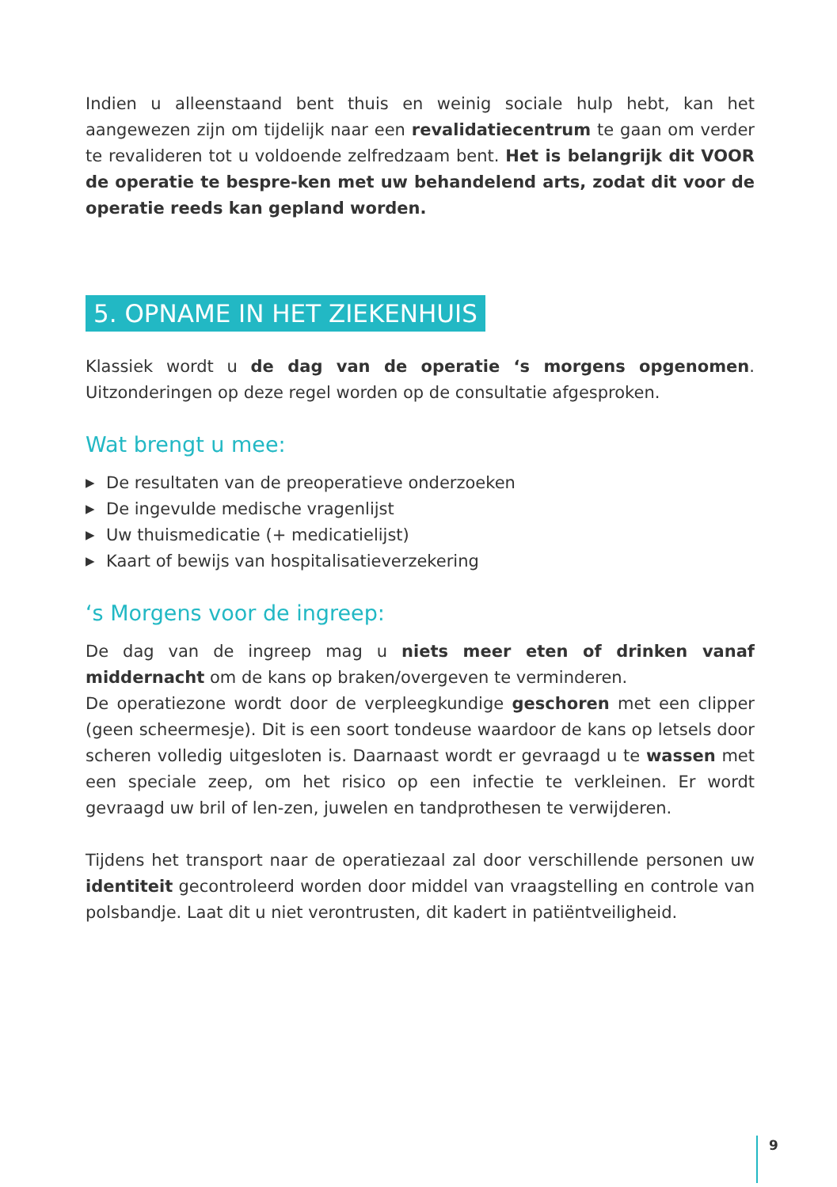Indien u alleenstaand bent thuis en weinig sociale hulp hebt, kan het aangewezen zijn om tijdelijk naar een revalidatiecentrum te gaan om verder te revalideren tot u voldoende zelfredzaam bent. Het is belangrijk dit VOOR de operatie te bespre-ken met uw behandelend arts, zodat dit voor de operatie reeds kan gepland worden.
5. OPNAME IN HET ZIEKENHUIS
Klassiek wordt u de dag van de operatie ‘s morgens opgenomen. Uitzonderingen op deze regel worden op de consultatie afgesproken.
Wat brengt u mee:
▶ De resultaten van de preoperatieve onderzoeken
▶ De ingevulde medische vragenlijst
▶ Uw thuismedicatie (+ medicatielijst)
▶ Kaart of bewijs van hospitalisatieverzekering
‘s Morgens voor de ingreep:
De dag van de ingreep mag u niets meer eten of drinken vanaf middernacht om de kans op braken/overgeven te verminderen.
De operatiezone wordt door de verpleegkundige geschoren met een clipper (geen scheermesje). Dit is een soort tondeuse waardoor de kans op letsels door scheren volledig uitgesloten is. Daarnaast wordt er gevraagd u te wassen met een speciale zeep, om het risico op een infectie te verkleinen. Er wordt gevraagd uw bril of len-zen, juwelen en tandprothesen te verwijderen.
Tijdens het transport naar de operatiezaal zal door verschillende personen uw identiteit gecontroleerd worden door middel van vraagstelling en controle van polsbandje. Laat dit u niet verontrusten, dit kadert in patiëntveiligheid.
9